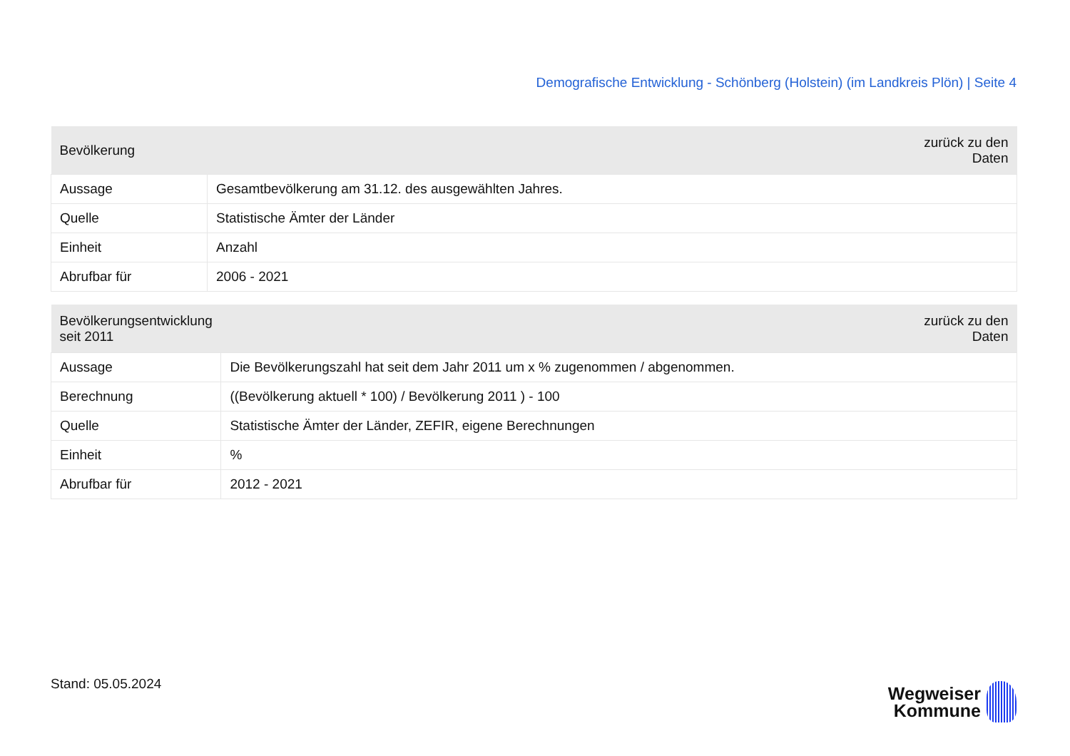Demografische Entwicklung - Schönberg (Holstein) (im Landkreis Plön) | Seite 4
| Bevölkerung | zurück zu den Daten |
| --- | --- |
| Aussage | Gesamtbevölkerung am 31.12. des ausgewählten Jahres. |
| Quelle | Statistische Ämter der Länder |
| Einheit | Anzahl |
| Abrufbar für | 2006 - 2021 |
| Bevölkerungsentwicklung seit 2011 | zurück zu den Daten |
| --- | --- |
| Aussage | Die Bevölkerungszahl hat seit dem Jahr 2011 um x % zugenommen / abgenommen. |
| Berechnung | ((Bevölkerung aktuell * 100) / Bevölkerung 2011 ) - 100 |
| Quelle | Statistische Ämter der Länder, ZEFIR, eigene Berechnungen |
| Einheit | % |
| Abrufbar für | 2012 - 2021 |
Stand: 05.05.2024
Wegweiser
Kommune